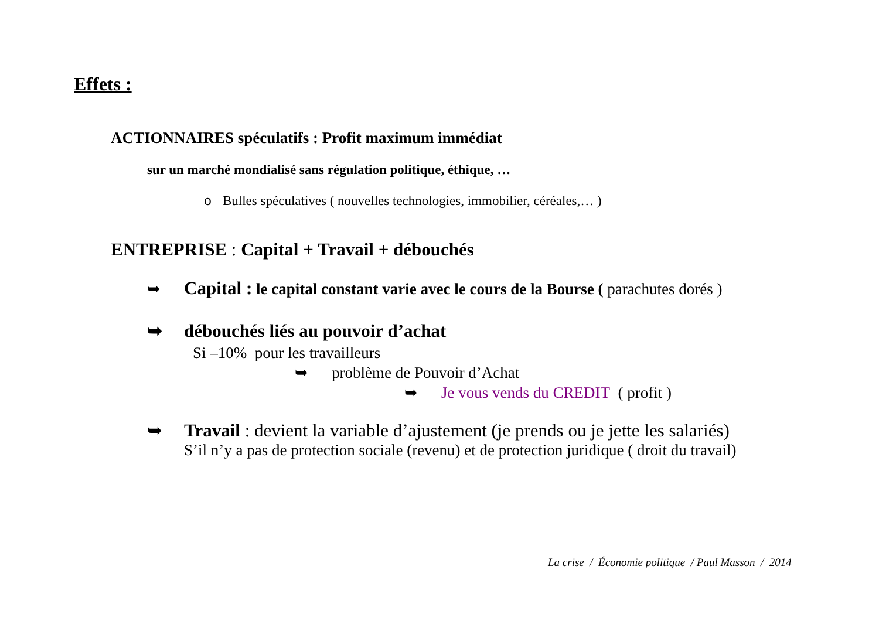Effets :
ACTIONNAIRES spéculatifs : Profit maximum immédiat
sur un marché mondialisé sans régulation politique, éthique, …
o Bulles spéculatives ( nouvelles technologies, immobilier, céréales,… )
ENTREPRISE : Capital + Travail + débouchés
➥ Capital : le capital constant varie avec le cours de la Bourse ( parachutes dorés )
➥ débouchés liés au pouvoir d’achat
Si –10% pour les travailleurs
➥ problème de Pouvoir d’Achat
➥ Je vous vends du CREDIT ( profit )
➥ Travail : devient la variable d’ajustement (je prends ou je jette les salariés)
S’il n’y a pas de protection sociale (revenu) et de protection juridique ( droit du travail)
La crise / Économie politique / Paul Masson / 2014